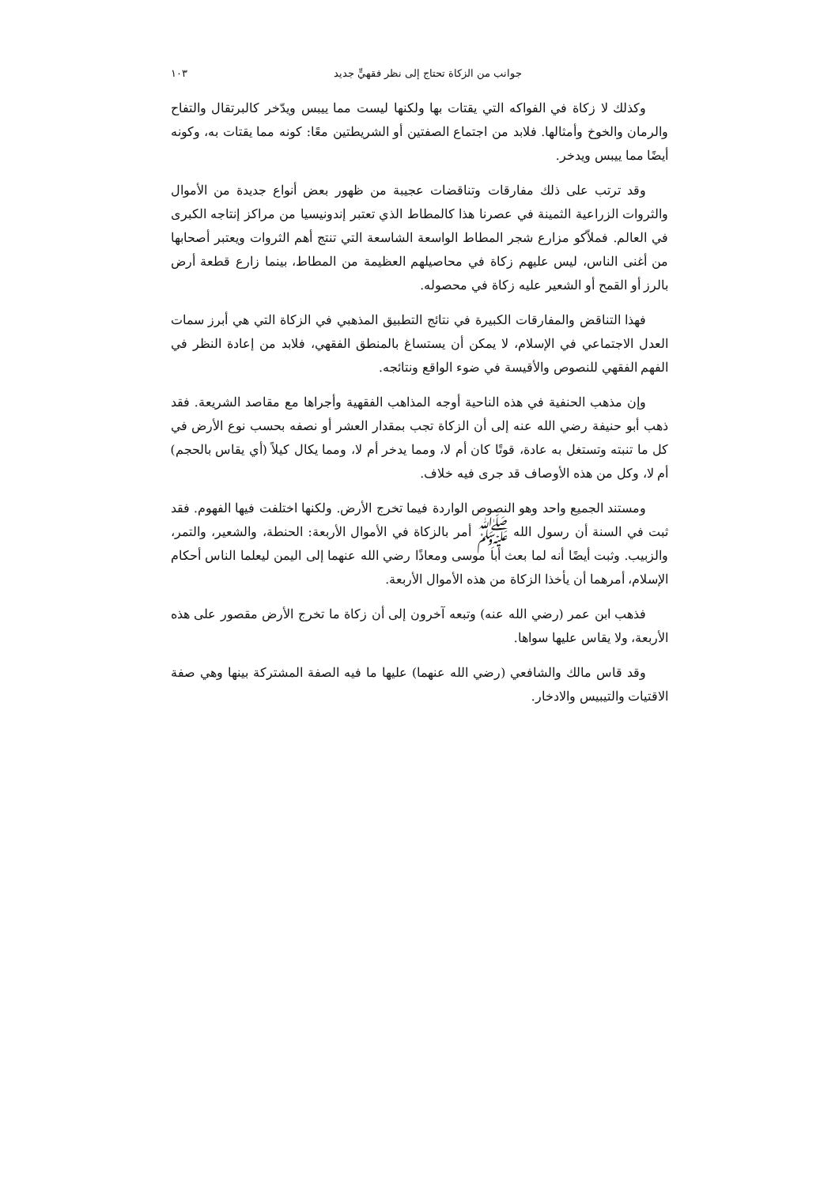جوانب من الزكاة تحتاج إلى نظر فقهيٍّ جديد ١٠٣
وكذلك لا زكاة في الفواكه التي يقتات بها ولكنها ليست مما ييبس ويدّخر كالبرتقال والتفاح والرمان والخوخ وأمثالها. فلابد من اجتماع الصفتين أو الشريطتين معًا: كونه مما يقتات به، وكونه أيضًا مما ييبس ويدخر.
وقد ترتب على ذلك مفارقات وتناقضات عجيبة من ظهور بعض أنواع جديدة من الأموال والثروات الزراعية الثمينة في عصرنا هذا كالمطاط الذي تعتبر إندونيسيا من مراكز إنتاجه الكبرى في العالم. فملاّكو مزارع شجر المطاط الواسعة الشاسعة التي تنتج أهم الثروات ويعتبر أصحابها من أغنى الناس، ليس عليهم زكاة في محاصيلهم العظيمة من المطاط، بينما زارع قطعة أرض بالرز أو القمح أو الشعير عليه زكاة في محصوله.
فهذا التناقض والمفارقات الكبيرة في نتائج التطبيق المذهبي في الزكاة التي هي أبرز سمات العدل الاجتماعي في الإسلام، لا يمكن أن يستساغ بالمنطق الفقهي، فلابد من إعادة النظر في الفهم الفقهي للنصوص والأقيسة في ضوء الواقع ونتائجه.
وإن مذهب الحنفية في هذه الناحية أوجه المذاهب الفقهية وأجراها مع مقاصد الشريعة. فقد ذهب أبو حنيفة رضي الله عنه إلى أن الزكاة تجب بمقدار العشر أو نصفه بحسب نوع الأرض في كل ما تنبته وتستغل به عادة، قوتًا كان أم لا، ومما يدخر أم لا، ومما يكال كيلاً (أي يقاس بالحجم) أم لا، وكل من هذه الأوصاف قد جرى فيه خلاف.
ومستند الجميع واحد وهو النصوص الواردة فيما تخرج الأرض. ولكنها اختلفت فيها الفهوم. فقد ثبت في السنة أن رسول الله ﷺ أمر بالزكاة في الأموال الأربعة: الحنطة، والشعير، والتمر، والزبيب. وثبت أيضًا أنه لما بعث أبا موسى ومعاذًا رضي الله عنهما إلى اليمن ليعلما الناس أحكام الإسلام، أمرهما أن يأخذا الزكاة من هذه الأموال الأربعة.
فذهب ابن عمر (رضي الله عنه) وتبعه آخرون إلى أن زكاة ما تخرج الأرض مقصور على هذه الأربعة، ولا يقاس عليها سواها.
وقد قاس مالك والشافعي (رضي الله عنهما) عليها ما فيه الصفة المشتركة بينها وهي صفة الاقتيات والتيبيس والادخار.